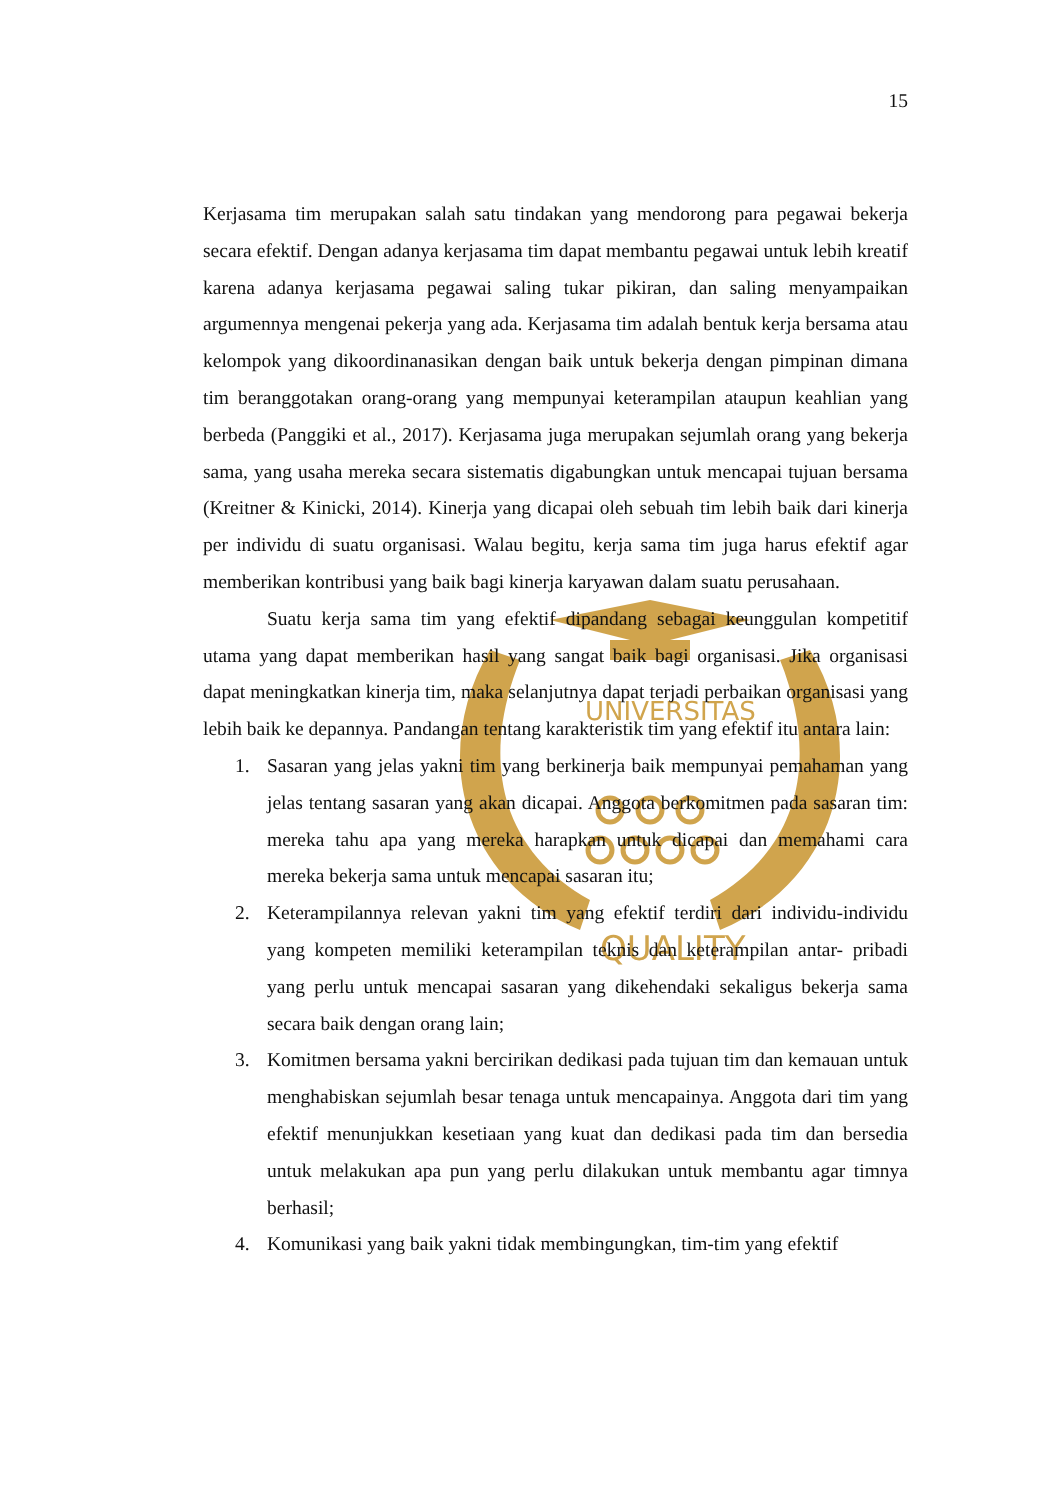UNIVERSITAS
QUALITY
15
Kerjasama tim merupakan salah satu tindakan yang mendorong para pegawai bekerja secara efektif. Dengan adanya kerjasama tim dapat membantu pegawai untuk lebih kreatif karena adanya kerjasama pegawai saling tukar pikiran, dan saling menyampaikan argumennya mengenai pekerja yang ada. Kerjasama tim adalah bentuk kerja bersama atau kelompok yang dikoordinanasikan dengan baik untuk bekerja dengan pimpinan dimana tim beranggotakan orang-orang yang mempunyai keterampilan ataupun keahlian yang berbeda (Panggiki et al., 2017). Kerjasama juga merupakan sejumlah orang yang bekerja sama, yang usaha mereka secara sistematis digabungkan untuk mencapai tujuan bersama (Kreitner & Kinicki, 2014). Kinerja yang dicapai oleh sebuah tim lebih baik dari kinerja per individu di suatu organisasi. Walau begitu, kerja sama tim juga harus efektif agar memberikan kontribusi yang baik bagi kinerja karyawan dalam suatu perusahaan.
Suatu kerja sama tim yang efektif dipandang sebagai keunggulan kompetitif utama yang dapat memberikan hasil yang sangat baik bagi organisasi. Jika organisasi dapat meningkatkan kinerja tim, maka selanjutnya dapat terjadi perbaikan organisasi yang lebih baik ke depannya. Pandangan tentang karakteristik tim yang efektif itu antara lain:
1. Sasaran yang jelas yakni tim yang berkinerja baik mempunyai pemahaman yang jelas tentang sasaran yang akan dicapai. Anggota berkomitmen pada sasaran tim: mereka tahu apa yang mereka harapkan untuk dicapai dan memahami cara mereka bekerja sama untuk mencapai sasaran itu;
2. Keterampilannya relevan yakni tim yang efektif terdiri dari individu-individu yang kompeten memiliki keterampilan teknis dan keterampilan antar- pribadi yang perlu untuk mencapai sasaran yang dikehendaki sekaligus bekerja sama secara baik dengan orang lain;
3. Komitmen bersama yakni bercirikan dedikasi pada tujuan tim dan kemauan untuk menghabiskan sejumlah besar tenaga untuk mencapainya. Anggota dari tim yang efektif menunjukkan kesetiaan yang kuat dan dedikasi pada tim dan bersedia untuk melakukan apa pun yang perlu dilakukan untuk membantu agar timnya berhasil;
4. Komunikasi yang baik yakni tidak membingungkan, tim-tim yang efektif